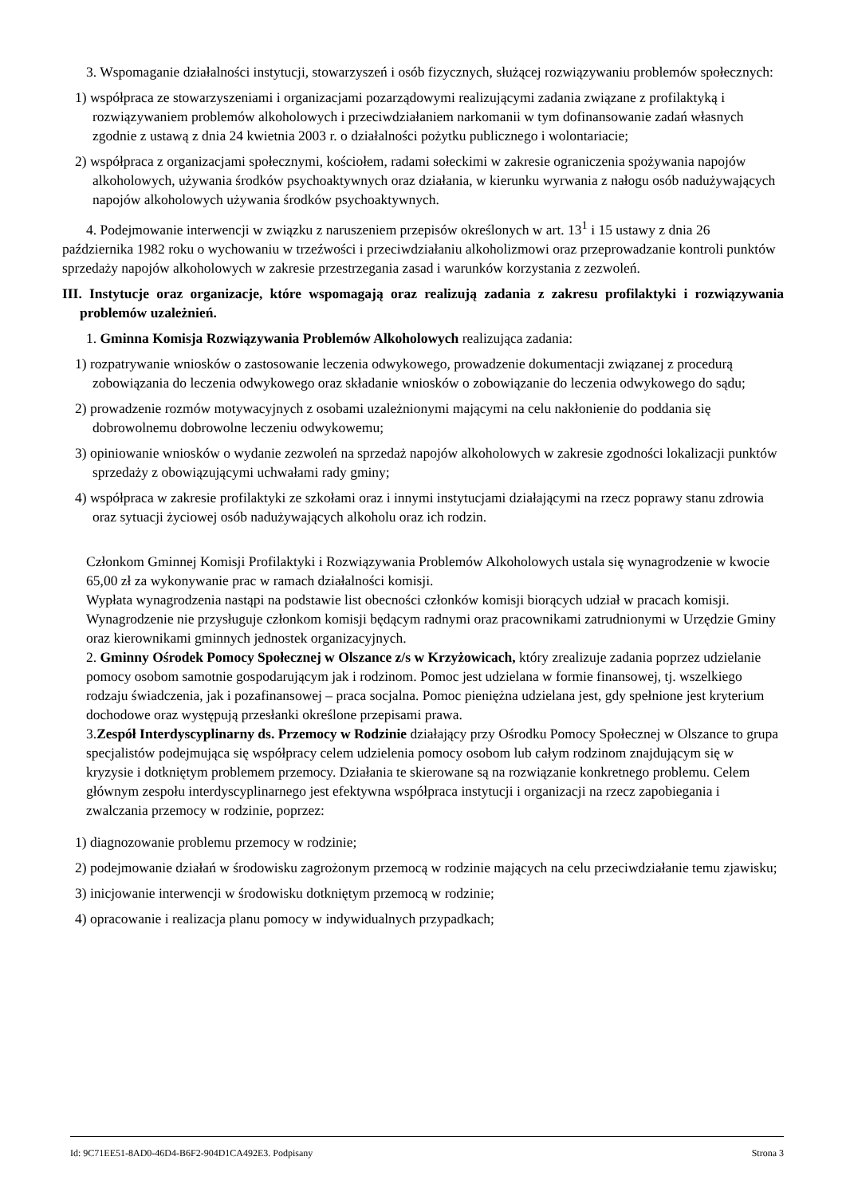3. Wspomaganie działalności instytucji, stowarzyszeń i osób fizycznych, służącej rozwiązywaniu problemów społecznych:
1) współpraca ze stowarzyszeniami i organizacjami pozarządowymi realizującymi zadania związane z profilaktyką i rozwiązywaniem problemów alkoholowych i przeciwdziałaniem narkomanii w tym dofinansowanie zadań własnych zgodnie z ustawą z dnia 24 kwietnia 2003 r. o działalności pożytku publicznego i wolontariacie;
2) współpraca z organizacjami społecznymi, kościołem, radami sołeckimi w zakresie ograniczenia spożywania napojów alkoholowych, używania środków psychoaktywnych oraz działania, w kierunku wyrwania z nałogu osób nadużywających napojów alkoholowych używania środków psychoaktywnych.
4. Podejmowanie interwencji w związku z naruszeniem przepisów określonych w art. 13<sup>1</sup> i 15 ustawy z dnia 26 października 1982 roku o wychowaniu w trzeźwości i przeciwdziałaniu alkoholizmowi oraz przeprowadzanie kontroli punktów sprzedaży napojów alkoholowych w zakresie przestrzegania zasad i warunków korzystania z zezwoleń.
III. Instytucje oraz organizacje, które wspomagają oraz realizują zadania z zakresu profilaktyki i rozwiązywania problemów uzależnień.
1. Gminna Komisja Rozwiązywania Problemów Alkoholowych realizująca zadania:
1) rozpatrywanie wniosków o zastosowanie leczenia odwykowego, prowadzenie dokumentacji związanej z procedurą zobowiązania do leczenia odwykowego oraz składanie wniosków o zobowiązanie do leczenia odwykowego do sądu;
2) prowadzenie rozmów motywacyjnych z osobami uzależnionymi mającymi na celu nakłonienie do poddania się dobrowolnemu dobrowolne leczeniu odwykowemu;
3) opiniowanie wniosków o wydanie zezwoleń na sprzedaż napojów alkoholowych w zakresie zgodności lokalizacji punktów sprzedaży z obowiązującymi uchwałami rady gminy;
4) współpraca w zakresie profilaktyki ze szkołami oraz i innymi instytucjami działającymi na rzecz poprawy stanu zdrowia oraz sytuacji życiowej osób nadużywających alkoholu oraz ich rodzin.
Członkom Gminnej Komisji Profilaktyki i Rozwiązywania Problemów Alkoholowych ustala się wynagrodzenie w kwocie 65,00 zł za wykonywanie prac w ramach działalności komisji.
Wypłata wynagrodzenia nastąpi na podstawie list obecności członków komisji biorących udział w pracach komisji.
Wynagrodzenie nie przysługuje członkom komisji będącym radnymi oraz pracownikami zatrudnionymi w Urzędzie Gminy oraz kierownikami gminnych jednostek organizacyjnych.
2. Gminny Ośrodek Pomocy Społecznej w Olszance z/s w Krzyżowicach, który zrealizuje zadania poprzez udzielanie pomocy osobom samotnie gospodarującym jak i rodzinom. Pomoc jest udzielana w formie finansowej, tj. wszelkiego rodzaju świadczenia, jak i pozafinansowej – praca socjalna. Pomoc pieniężna udzielana jest, gdy spełnione jest kryterium dochodowe oraz występują przesłanki określone przepisami prawa.
3.Zespół Interdyscyplinarny ds. Przemocy w Rodzinie działający przy Ośrodku Pomocy Społecznej w Olszance to grupa specjalistów podejmująca się współpracy celem udzielenia pomocy osobom lub całym rodzinom znajdującym się w kryzysie i dotkniętym problemem przemocy. Działania te skierowane są na rozwiązanie konkretnego problemu. Celem głównym zespołu interdyscyplinarnego jest efektywna współpraca instytucji i organizacji na rzecz zapobiegania i zwalczania przemocy w rodzinie, poprzez:
1) diagnozowanie problemu przemocy w rodzinie;
2) podejmowanie działań w środowisku zagrożonym przemocą w rodzinie mających na celu przeciwdziałanie temu zjawisku;
3) inicjowanie interwencji w środowisku dotkniętym przemocą w rodzinie;
4) opracowanie i realizacja planu pomocy w indywidualnych przypadkach;
Id: 9C71EE51-8AD0-46D4-B6F2-904D1CA492E3. Podpisany Strona 3